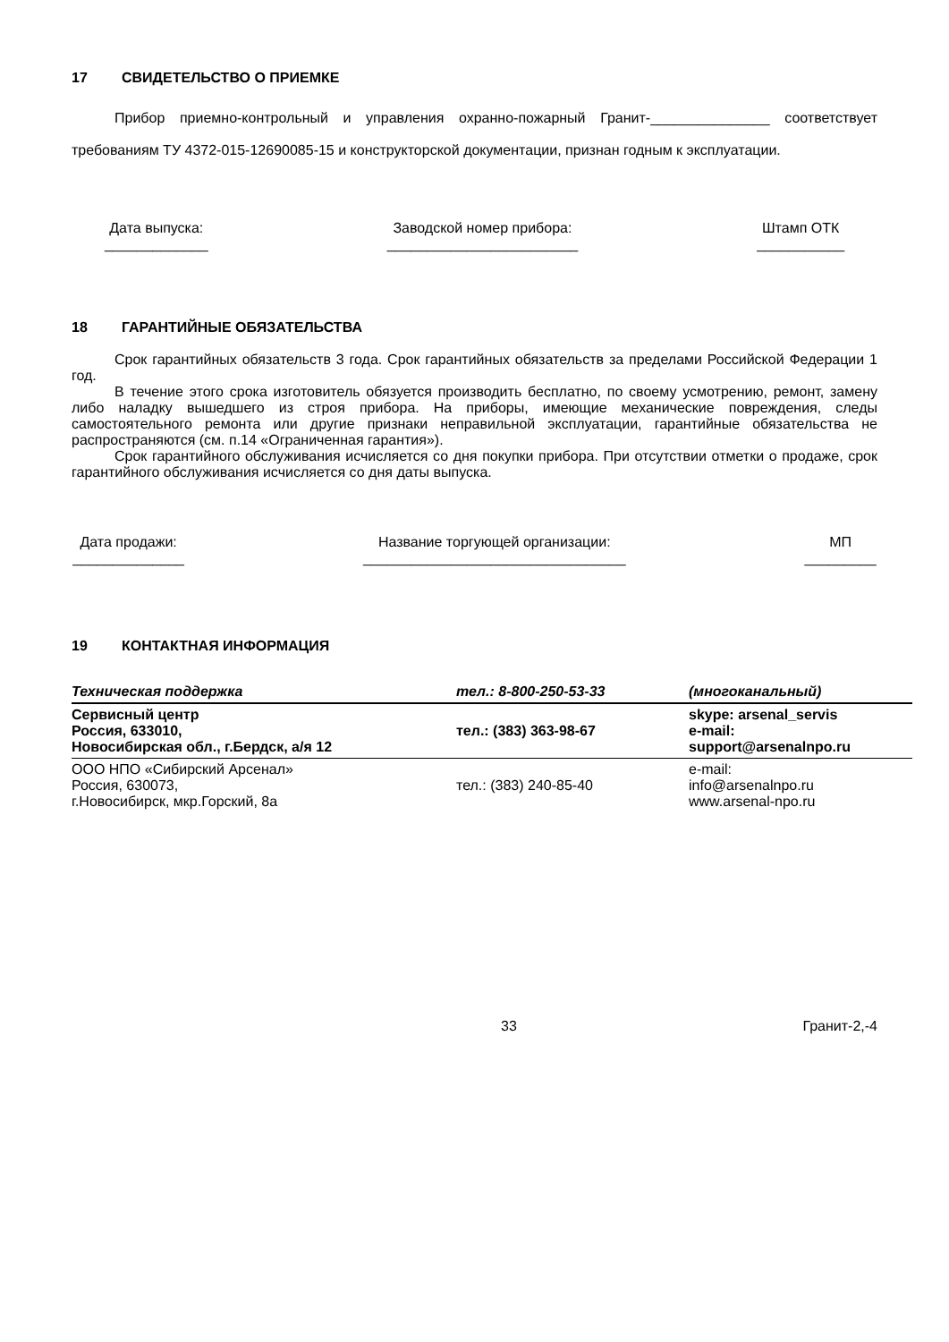17 СВИДЕТЕЛЬСТВО О ПРИЕМКЕ
Прибор приемно-контрольный и управления охранно-пожарный Гранит-_______________ соответствует требованиям ТУ 4372-015-12690085-15 и конструкторской документации, признан годным к эксплуатации.
Дата выпуска:
_____________
Заводской номер прибора:
________________________
Штамп ОТК
___________
18 ГАРАНТИЙНЫЕ ОБЯЗАТЕЛЬСТВА
Срок гарантийных обязательств 3 года. Срок гарантийных обязательств за пределами Российской Федерации 1 год.
В течение этого срока изготовитель обязуется производить бесплатно, по своему усмотрению, ремонт, замену либо наладку вышедшего из строя прибора. На приборы, имеющие механические повреждения, следы самостоятельного ремонта или другие признаки неправильной эксплуатации, гарантийные обязательства не распространяются (см. п.14 «Ограниченная гарантия»).
Срок гарантийного обслуживания исчисляется со дня покупки прибора. При отсутствии отметки о продаже, срок гарантийного обслуживания исчисляется со дня даты выпуска.
Дата продажи:
______________
Название торгующей организации:
_________________________________
МП
_________
19 КОНТАКТНАЯ ИНФОРМАЦИЯ
| Техническая поддержка | тел.: 8-800-250-53-33 | (многоканальный) |
| Сервисный центр Россия, 633010, Новосибирская обл., г.Бердск, а/я 12 | тел.: (383) 363-98-67 | skype: arsenal_servis e-mail: support@arsenalnpo.ru |
| ООО НПО «Сибирский Арсенал» Россия, 630073, г.Новосибирск, мкр.Горский, 8а | тел.: (383) 240-85-40 | e-mail: info@arsenalnpo.ru www.arsenal-npo.ru |
33 Гранит-2,-4